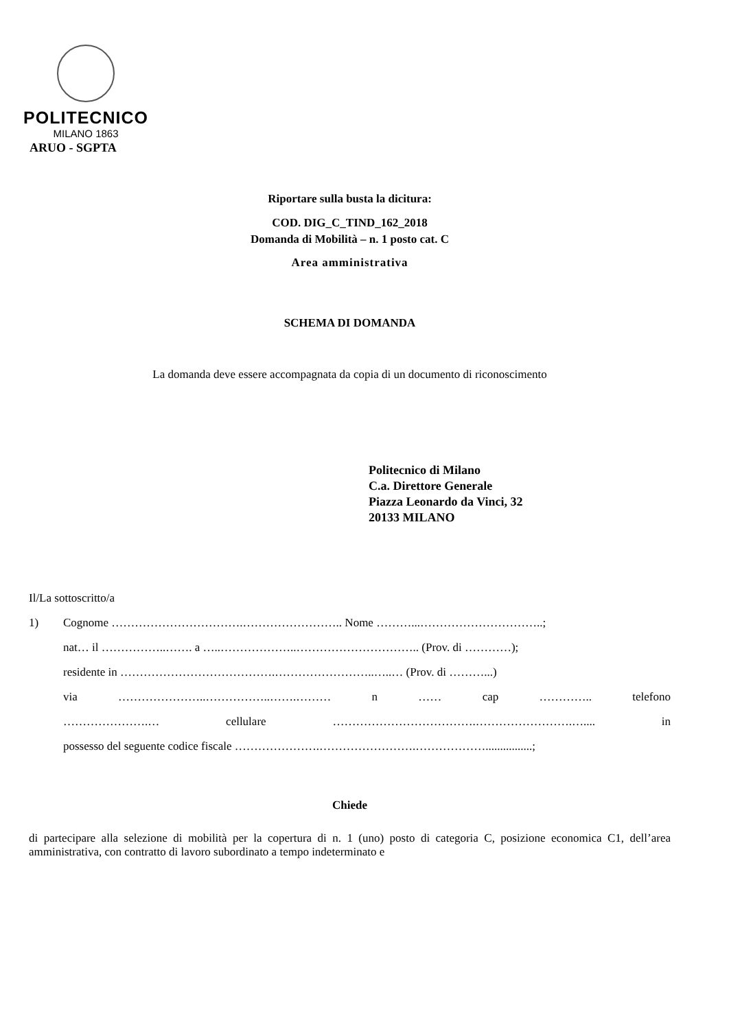POLITECNICO
MILANO 1863
ARUO - SGPTA
Riportare sulla busta la dicitura:
COD. DIG_C_TIND_162_2018
Domanda di Mobilità – n. 1 posto cat. C
Area amministrativa
SCHEMA DI DOMANDA
La domanda deve essere accompagnata da copia di un documento di riconoscimento
Politecnico di Milano
C.a. Direttore Generale
Piazza Leonardo da Vinci, 32
20133 MILANO
Il/La sottoscritto/a
1) Cognome …………………………….…………………….. Nome ………...…………………………..;
nat… il ……………..……. a …..………………..………………………….. (Prov. di …………);
residente in ………………………………….……………………..…..… (Prov. di ………...)
via …………………..……………..…….……… n …… cap ………….. telefono
………………….… cellulare ……………………………….…………………….….... in
possesso del seguente codice fiscale ………………….…………………….………………................;
Chiede
di partecipare alla selezione di mobilità per la copertura di n. 1 (uno) posto di categoria C, posizione economica C1, dell’area amministrativa, con contratto di lavoro subordinato a tempo indeterminato e